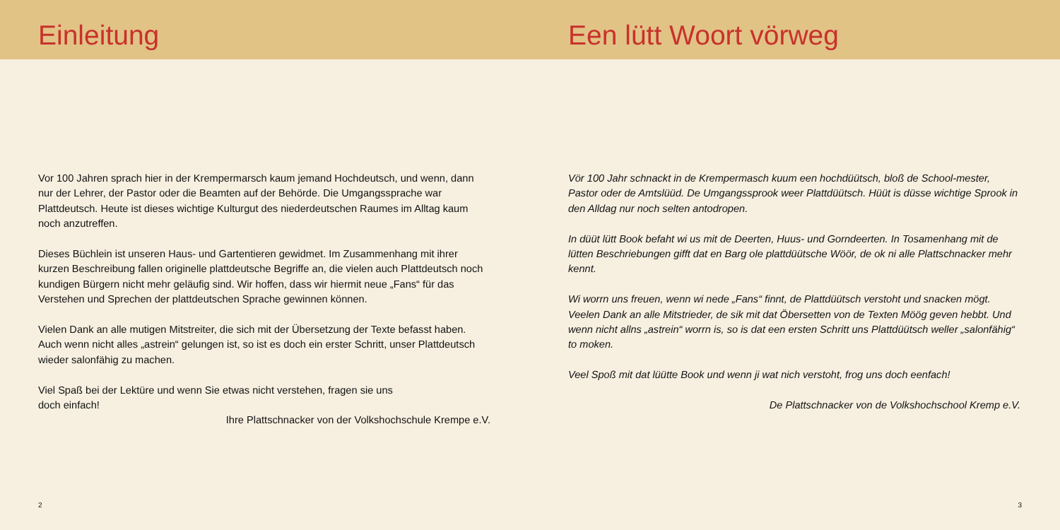Einleitung
Vor 100 Jahren sprach hier in der Krempermarsch kaum jemand Hochdeutsch, und wenn, dann nur der Lehrer, der Pastor oder die Beamten auf der Behörde. Die Umgangssprache war Plattdeutsch. Heute ist dieses wichtige Kulturgut des niederdeutschen Raumes im Alltag kaum noch anzutreffen.
Dieses Büchlein ist unseren Haus- und Gartentieren gewidmet. Im Zusammenhang mit ihrer kurzen Beschreibung fallen originelle plattdeutsche Begriffe an, die vielen auch Plattdeutsch noch kundigen Bürgern nicht mehr geläufig sind. Wir hoffen, dass wir hiermit neue „Fans“ für das Verstehen und Sprechen der plattdeutschen Sprache gewinnen können.
Vielen Dank an alle mutigen Mitstreiter, die sich mit der Übersetzung der Texte befasst haben. Auch wenn nicht alles „astrein“ gelungen ist, so ist es doch ein erster Schritt, unser Plattdeutsch wieder salonfähig zu machen.
Viel Spaß bei der Lektüre und wenn Sie etwas nicht verstehen, fragen sie uns
doch einfach!
Ihre Plattschnacker von der Volkshochschule Krempe e.V.
2
Een lütt Woort vörweg
Vör 100 Jahr schnackt in de Krempermasch kuum een hochdüütsch, bloß de School-mester, Pastor oder de Amtslüüd. De Umgangssprook weer Plattdüütsch. Hüüt is düsse wichtige Sprook in den Alldag nur noch selten antodropen.
In düüt lütt Book befaht wi us mit de Deerten, Huus- und Gorndeerten. In Tosamenhang mit de lütten Beschriebungen gifft dat en Barg ole plattdüütsche Wöör, de ok ni alle Plattschnacker mehr kennt.
Wi worrn uns freuen, wenn wi nede „Fans“ finnt, de Plattdüütsch verstoht und snacken mögt. Veelen Dank an alle Mitstrieder, de sik mit dat Öbersetten von de Texten Möög geven hebbt. Und wenn nicht allns „astrein“ worrn is, so is dat een ersten Schritt uns Plattdüütsch weller „salonfähig“ to moken.
Veel Spoß mit dat lüütte Book und wenn ji wat nich verstoht, frog uns doch eenfach!
De Plattschnacker von de Volkshochschool Kremp e.V.
3